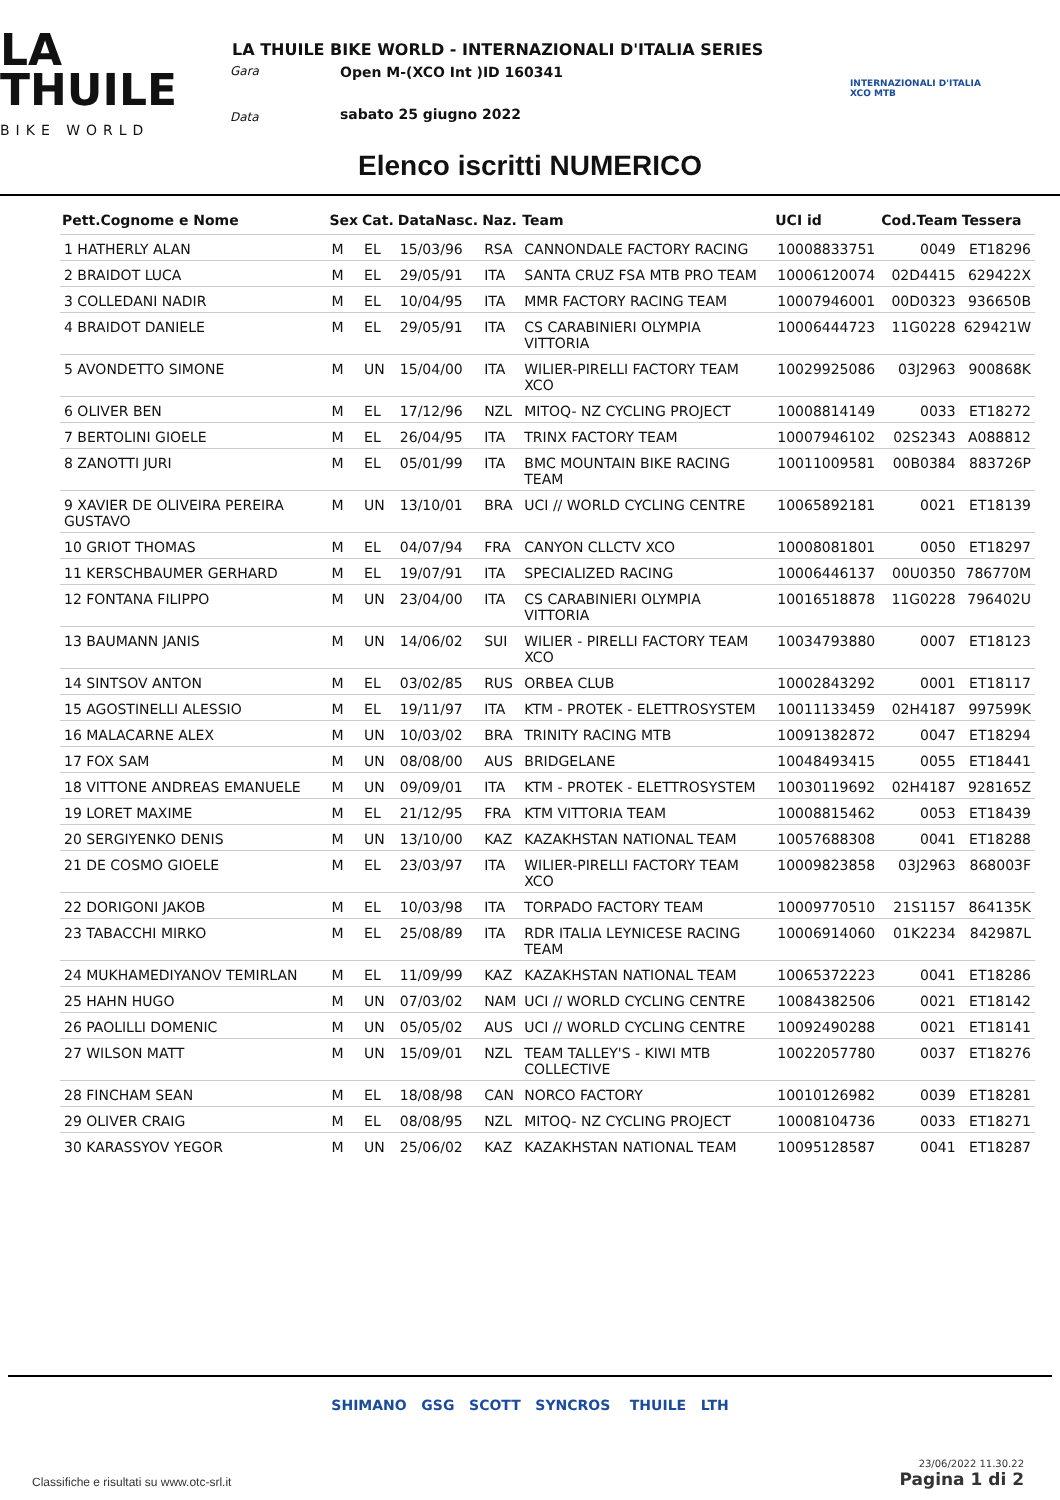LA
THUILE
BIKE WORLD
Gara
Data
LA THUILE BIKE WORLD - INTERNAZIONALI D'ITALIA SERIES
Open M-(XCO Int )ID 160341
sabato 25 giugno 2022
INTERNAZIONALI D'ITALIA
XCO MTB
Elenco iscritti NUMERICO
| Pett.Cognome e Nome | Sex | Cat. | DataNasc. | Naz. | Team | UCI id | Cod.Team | Tessera |
| --- | --- | --- | --- | --- | --- | --- | --- | --- |
| 1 HATHERLY ALAN | M | EL | 15/03/96 | RSA | CANNONDALE FACTORY RACING | 10008833751 | 0049 | ET18296 |
| 2 BRAIDOT LUCA | M | EL | 29/05/91 | ITA | SANTA CRUZ FSA MTB PRO TEAM | 10006120074 | 02D4415 | 629422X |
| 3 COLLEDANI NADIR | M | EL | 10/04/95 | ITA | MMR FACTORY RACING TEAM | 10007946001 | 00D0323 | 936650B |
| 4 BRAIDOT DANIELE | M | EL | 29/05/91 | ITA | CS CARABINIERI OLYMPIA VITTORIA | 10006444723 | 11G0228 | 629421W |
| 5 AVONDETTO SIMONE | M | UN | 15/04/00 | ITA | WILIER-PIRELLI FACTORY TEAM XCO | 10029925086 | 03J2963 | 900868K |
| 6 OLIVER BEN | M | EL | 17/12/96 | NZL | MITOQ- NZ CYCLING PROJECT | 10008814149 | 0033 | ET18272 |
| 7 BERTOLINI GIOELE | M | EL | 26/04/95 | ITA | TRINX FACTORY TEAM | 10007946102 | 02S2343 | A088812 |
| 8 ZANOTTI JURI | M | EL | 05/01/99 | ITA | BMC MOUNTAIN BIKE RACING TEAM | 10011009581 | 00B0384 | 883726P |
| 9 XAVIER DE OLIVEIRA PEREIRA GUSTAVO | M | UN | 13/10/01 | BRA | UCI // WORLD CYCLING CENTRE | 10065892181 | 0021 | ET18139 |
| 10 GRIOT THOMAS | M | EL | 04/07/94 | FRA | CANYON CLLCTV XCO | 10008081801 | 0050 | ET18297 |
| 11 KERSCHBAUMER GERHARD | M | EL | 19/07/91 | ITA | SPECIALIZED RACING | 10006446137 | 00U0350 | 786770M |
| 12 FONTANA FILIPPO | M | UN | 23/04/00 | ITA | CS CARABINIERI OLYMPIA VITTORIA | 10016518878 | 11G0228 | 796402U |
| 13 BAUMANN JANIS | M | UN | 14/06/02 | SUI | WILIER - PIRELLI FACTORY TEAM XCO | 10034793880 | 0007 | ET18123 |
| 14 SINTSOV ANTON | M | EL | 03/02/85 | RUS | ORBEA CLUB | 10002843292 | 0001 | ET18117 |
| 15 AGOSTINELLI ALESSIO | M | EL | 19/11/97 | ITA | KTM - PROTEK - ELETTROSYSTEM | 10011133459 | 02H4187 | 997599K |
| 16 MALACARNE ALEX | M | UN | 10/03/02 | BRA | TRINITY RACING MTB | 10091382872 | 0047 | ET18294 |
| 17 FOX SAM | M | UN | 08/08/00 | AUS | BRIDGELANE | 10048493415 | 0055 | ET18441 |
| 18 VITTONE ANDREAS EMANUELE | M | UN | 09/09/01 | ITA | KTM - PROTEK - ELETTROSYSTEM | 10030119692 | 02H4187 | 928165Z |
| 19 LORET MAXIME | M | EL | 21/12/95 | FRA | KTM VITTORIA TEAM | 10008815462 | 0053 | ET18439 |
| 20 SERGIYENKO DENIS | M | UN | 13/10/00 | KAZ | KAZAKHSTAN NATIONAL TEAM | 10057688308 | 0041 | ET18288 |
| 21 DE COSMO GIOELE | M | EL | 23/03/97 | ITA | WILIER-PIRELLI FACTORY TEAM XCO | 10009823858 | 03J2963 | 868003F |
| 22 DORIGONI JAKOB | M | EL | 10/03/98 | ITA | TORPADO FACTORY TEAM | 10009770510 | 21S1157 | 864135K |
| 23 TABACCHI MIRKO | M | EL | 25/08/89 | ITA | RDR ITALIA LEYNICESE RACING TEAM | 10006914060 | 01K2234 | 842987L |
| 24 MUKHAMEDIYANOV TEMIRLAN | M | EL | 11/09/99 | KAZ | KAZAKHSTAN NATIONAL TEAM | 10065372223 | 0041 | ET18286 |
| 25 HAHN HUGO | M | UN | 07/03/02 | NAM | UCI // WORLD CYCLING CENTRE | 10084382506 | 0021 | ET18142 |
| 26 PAOLILLI DOMENIC | M | UN | 05/05/02 | AUS | UCI // WORLD CYCLING CENTRE | 10092490288 | 0021 | ET18141 |
| 27 WILSON MATT | M | UN | 15/09/01 | NZL | TEAM TALLEY'S - KIWI MTB COLLECTIVE | 10022057780 | 0037 | ET18276 |
| 28 FINCHAM SEAN | M | EL | 18/08/98 | CAN | NORCO FACTORY | 10010126982 | 0039 | ET18281 |
| 29 OLIVER CRAIG | M | EL | 08/08/95 | NZL | MITOQ- NZ CYCLING PROJECT | 10008104736 | 0033 | ET18271 |
| 30 KARASSYOV YEGOR | M | UN | 25/06/02 | KAZ | KAZAKHSTAN NATIONAL TEAM | 10095128587 | 0041 | ET18287 |
SHIMANO GSG SCOTT SYNCROS THUILE LTH
Classifiche e risultati su www.otc-srl.it
23/06/2022 11.30.22
Pagina 1 di 2